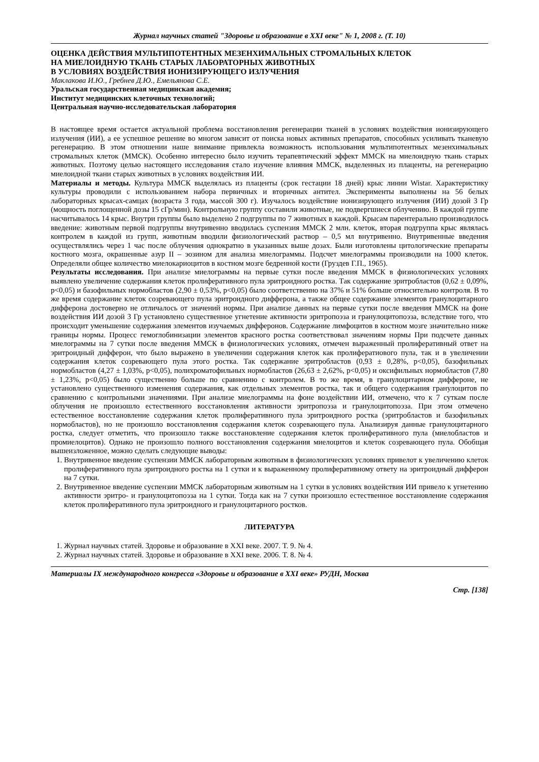Журнал научных статей "Здоровье и образование в XXI веке" № 1, 2008 г. (Т. 10)
ОЦЕНКА ДЕЙСТВИЯ МУЛЬТИПОТЕНТНЫХ МЕЗЕНХИМАЛЬНЫХ СТРОМАЛЬНЫХ КЛЕТОК
НА МИЕЛОИДНУЮ ТКАНЬ СТАРЫХ ЛАБОРАТОРНЫХ ЖИВОТНЫХ
В УСЛОВИЯХ ВОЗДЕЙСТВИЯ ИОНИЗИРУЮЩЕГО ИЗЛУЧЕНИЯ
Маклакова И.Ю., Гребнев Д.Ю., Емельянова С.Е.
Уральская государственная медицинская академия;
Институт медицинских клеточных технологий;
Центральная научно-исследовательская лаборатория
В настоящее время остается актуальной проблема восстановления регенерации тканей в условиях воздействия ионизирующего излучения (ИИ), а ее успешное решение во многом зависит от поиска новых активных препаратов, способных усиливать тканевую регенерацию. В этом отношении наше внимание привлекла возможность использования мультипотентных мезенхимальных стромальных клеток (ММСК). Особенно интересно было изучить терапевтический эффект ММСК на миелоидную ткань старых животных. Поэтому целью настоящего исследования стало изучение влияния ММСК, выделенных из плаценты, на регенерацию миелоидной ткани старых животных в условиях воздействия ИИ.
Материалы и методы. Культура ММСК выделялась из плаценты (срок гестации 18 дней) крыс линии Wistar. Характеристику культуры проводили с использованием набора первичных и вторичных антител. Эксперименты выполнены на 56 белых лабораторных крысах-самцах (возраста 3 года, массой 300 г). Изучалось воздействие ионизирующего излучения (ИИ) дозой 3 Гр (мощность поглощенной дозы 15 сГр/мин). Контрольную группу составили животные, не подвергшиеся облучению. В каждой группе насчитывалось 14 крыс. Внутри группы было выделено 2 подгруппы по 7 животных в каждой. Крысам парентерально производилось введение: животным первой подгруппы внутривенно вводилась суспензия ММСК 2 млн. клеток, вторая подгруппа крыс являлась контролем в каждой из групп, животным вводили физиологический раствор – 0,5 мл внутривенно. Внутривенные введения осуществлялись через 1 час после облучения однократно в указанных выше дозах. Были изготовлены цитологические препараты костного мозга, окрашенные азур II – эозином для анализа миелограммы. Подсчет миелограммы производили на 1000 клеток. Определяли общее количество миелокариоцитов в костном мозге бедренной кости (Груздев Г.П., 1965).
Результаты исследования. При анализе миелограммы на первые сутки после введения ММСК в физиологических условиях выявлено увеличение содержания клеток пролиферативного пула эритроидного ростка. Так содержание эритробластов (0,62 ± 0,09%, p<0,05) и базофильных нормобластов (2,90 ± 0,53%, p<0,05) было соответственно на 37% и 51% больше относительно контроля. В то же время содержание клеток созревающего пула эритроидного дифферона, а также общее содержание элементов гранулоцитарного дифферона достоверно не отличалось от значений нормы. При анализе данных на первые сутки после введения ММСК на фоне воздействия ИИ дозой 3 Гр установлено существенное угнетение активности эритропоэза и гранулоцитопоэза, вследствие того, что происходит уменьшение содержания элементов изучаемых дифферонов. Содержание лимфоцитов в костном мозге значительно ниже границы нормы. Процесс гемоглобинизации элементов красного ростка соответствовал значениям нормы При подсчете данных миелограммы на 7 сутки после введения ММСК в физиологических условиях, отмечен выраженный пролиферативный ответ на эритроидный дифферон, что было выражено в увеличении содержания клеток как пролифератиового пула, так и в увеличении содержания клеток созревающего пула этого ростка. Так содержание эритробластов (0,93 ± 0,28%, p<0,05), базофильных нормобластов (4,27 ± 1,03%, p<0,05), полихроматофильных нормобластов (26,63 ± 2,62%, p<0,05) и оксифильных нормобластов (7,80 ± 1,23%, p<0,05) было существенно больше по сравнению с контролем. В то же время, в гранулоцитарном диффероне, не установлено существенного изменения содержания, как отдельных элементов ростка, так и общего содержания гранулоцитов по сравнению с контрольными значениями. При анализе миелограммы на фоне воздействии ИИ, отмечено, что к 7 суткам после облучения не произошло естественного восстановления активности эритропоэза и гранулоцитопоэза. При этом отмечено естественное восстановление содержания клеток пролиферативного пула эритроидного ростка (эритробластов и базофильных нормобластов), но не произошло восстановления содержания клеток созревающего пула. Анализируя данные гранулоцитарного ростка, следует отметить, что произошло также восстановление содержания клеток пролиферативного пула (миелобластов и промиелоцитов). Однако не произошло полного восстановления содержания миелоцитов и клеток созревающего пула. Обобщая вышеизложенное, можно сделать следующие выводы:
1. Внутривенное введение суспензии ММСК лабораторным животным в физиологических условиях привелот к увеличению клеток пролиферативного пула эритроидного ростка на 1 сутки и к выраженному пролиферативному ответу на эритроидный дифферон на 7 сутки.
2. Внутривенное введение суспензии ММСК лабораторным животным на 1 сутки в условиях воздействия ИИ привело к угнетению активности эритро- и гранулоцитопоэза на 1 сутки. Тогда как на 7 сутки произошло естественное восстановление содержания клеток пролиферативного пула эритроидного и гранулоцитарного ростков.
ЛИТЕРАТУРА
1. Журнал научных статей. Здоровье и образование в XXI веке. 2007. Т. 9. № 4.
2. Журнал научных статей. Здоровье и образование в XXI веке. 2006. Т. 8. № 4.
Материалы IX международного конгресса «Здоровье и образование в XXI веке» РУДН, Москва
Стр. [138]